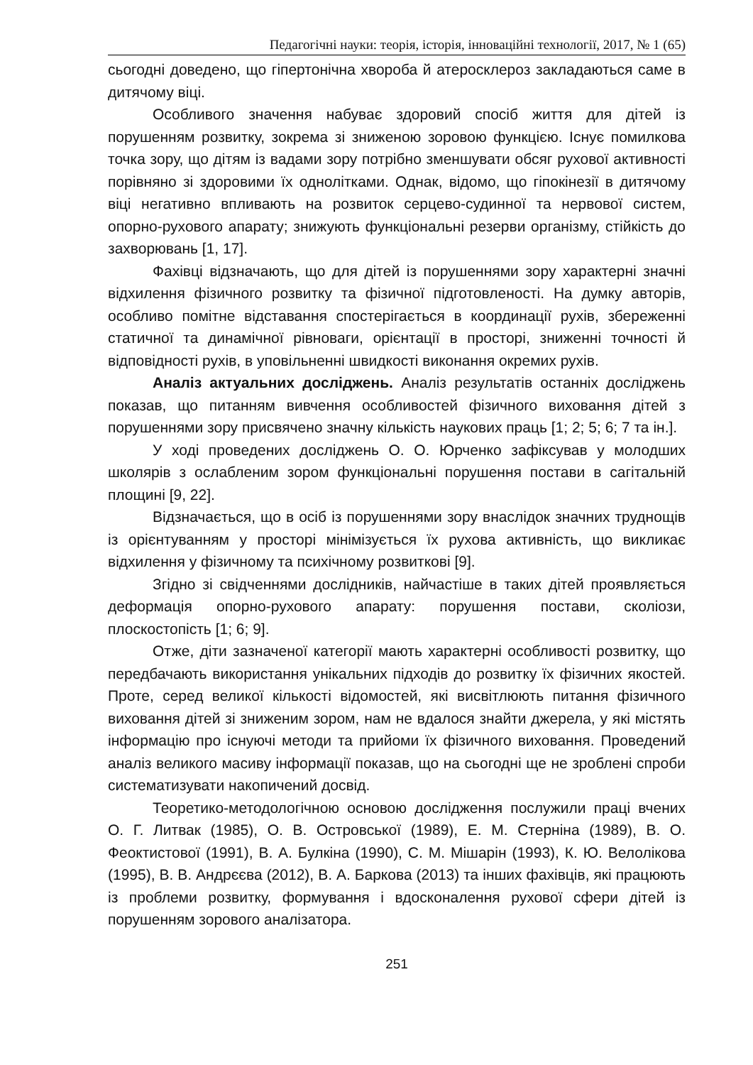Педагогічні науки: теорія, історія, інноваційні технології, 2017, № 1 (65)
сьогодні доведено, що гіпертонічна хвороба й атеросклероз закладаються саме в дитячому віці.
Особливого значення набуває здоровий спосіб життя для дітей із порушенням розвитку, зокрема зі зниженою зоровою функцією. Існує помилкова точка зору, що дітям із вадами зору потрібно зменшувати обсяг рухової активності порівняно зі здоровими їх однолітками. Однак, відомо, що гіпокінезії в дитячому віці негативно впливають на розвиток серцево-судинної та нервової систем, опорно-рухового апарату; знижують функціональні резерви організму, стійкість до захворювань [1, 17].
Фахівці відзначають, що для дітей із порушеннями зору характерні значні відхилення фізичного розвитку та фізичної підготовленості. На думку авторів, особливо помітне відставання спостерігається в координації рухів, збереженні статичної та динамічної рівноваги, орієнтації в просторі, зниженні точності й відповідності рухів, в уповільненні швидкості виконання окремих рухів.
Аналіз актуальних досліджень. Аналіз результатів останніх досліджень показав, що питанням вивчення особливостей фізичного виховання дітей з порушеннями зору присвячено значну кількість наукових праць [1; 2; 5; 6; 7 та ін.].
У ході проведених досліджень О. О. Юрченко зафіксував у молодших школярів з ослабленим зором функціональні порушення постави в сагітальній площині [9, 22].
Відзначається, що в осіб із порушеннями зору внаслідок значних труднощів із орієнтуванням у просторі мінімізується їх рухова активність, що викликає відхилення у фізичному та психічному розвиткові [9].
Згідно зі свідченнями дослідників, найчастіше в таких дітей проявляється деформація опорно-рухового апарату: порушення постави, сколіози, плоскостопість [1; 6; 9].
Отже, діти зазначеної категорії мають характерні особливості розвитку, що передбачають використання унікальних підходів до розвитку їх фізичних якостей. Проте, серед великої кількості відомостей, які висвітлюють питання фізичного виховання дітей зі зниженим зором, нам не вдалося знайти джерела, у які містять інформацію про існуючі методи та прийоми їх фізичного виховання. Проведений аналіз великого масиву інформації показав, що на сьогодні ще не зроблені спроби систематизувати накопичений досвід.
Теоретико-методологічною основою дослідження послужили праці вчених О. Г. Литвак (1985), О. В. Островської (1989), Е. М. Стерніна (1989), В. О. Феоктистової (1991), В. А. Булкіна (1990), С. М. Мішарін (1993), К. Ю. Велолікова (1995), В. В. Андрєєва (2012), В. А. Баркова (2013) та інших фахівців, які працюють із проблеми розвитку, формування і вдосконалення рухової сфери дітей із порушенням зорового аналізатора.
251